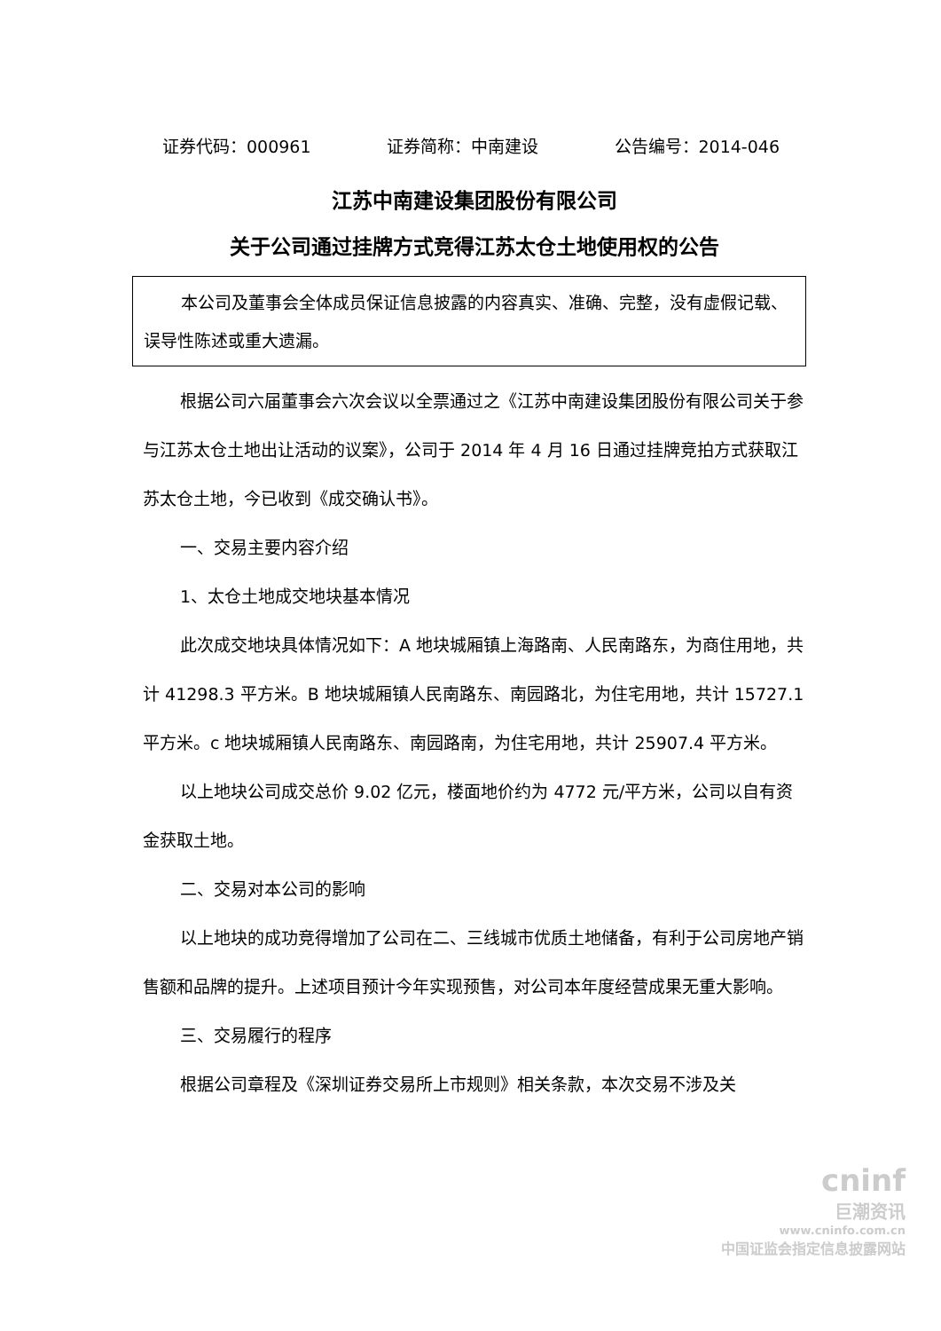证券代码：000961 证券简称：中南建设 公告编号：2014-046
江苏中南建设集团股份有限公司
关于公司通过挂牌方式竞得江苏太仓土地使用权的公告
本公司及董事会全体成员保证信息披露的内容真实、准确、完整，没有虚假记载、误导性陈述或重大遗漏。
根据公司六届董事会六次会议以全票通过之《江苏中南建设集团股份有限公司关于参与江苏太仓土地出让活动的议案》，公司于 2014 年 4 月 16 日通过挂牌竞拍方式获取江苏太仓土地，今已收到《成交确认书》。
一、交易主要内容介绍
1、太仓土地成交地块基本情况
此次成交地块具体情况如下：A 地块城厢镇上海路南、人民南路东，为商住用地，共计 41298.3 平方米。B 地块城厢镇人民南路东、南园路北，为住宅用地，共计 15727.1 平方米。c 地块城厢镇人民南路东、南园路南，为住宅用地，共计 25907.4 平方米。
以上地块公司成交总价 9.02 亿元，楼面地价约为 4772 元/平方米，公司以自有资金获取土地。
二、交易对本公司的影响
以上地块的成功竞得增加了公司在二、三线城市优质土地储备，有利于公司房地产销售额和品牌的提升。上述项目预计今年实现预售，对公司本年度经营成果无重大影响。
三、交易履行的程序
根据公司章程及《深圳证券交易所上市规则》相关条款，本次交易不涉及关
cninf
巨潮资讯
www.cninfo.com.cn
中国证监会指定信息披露网站